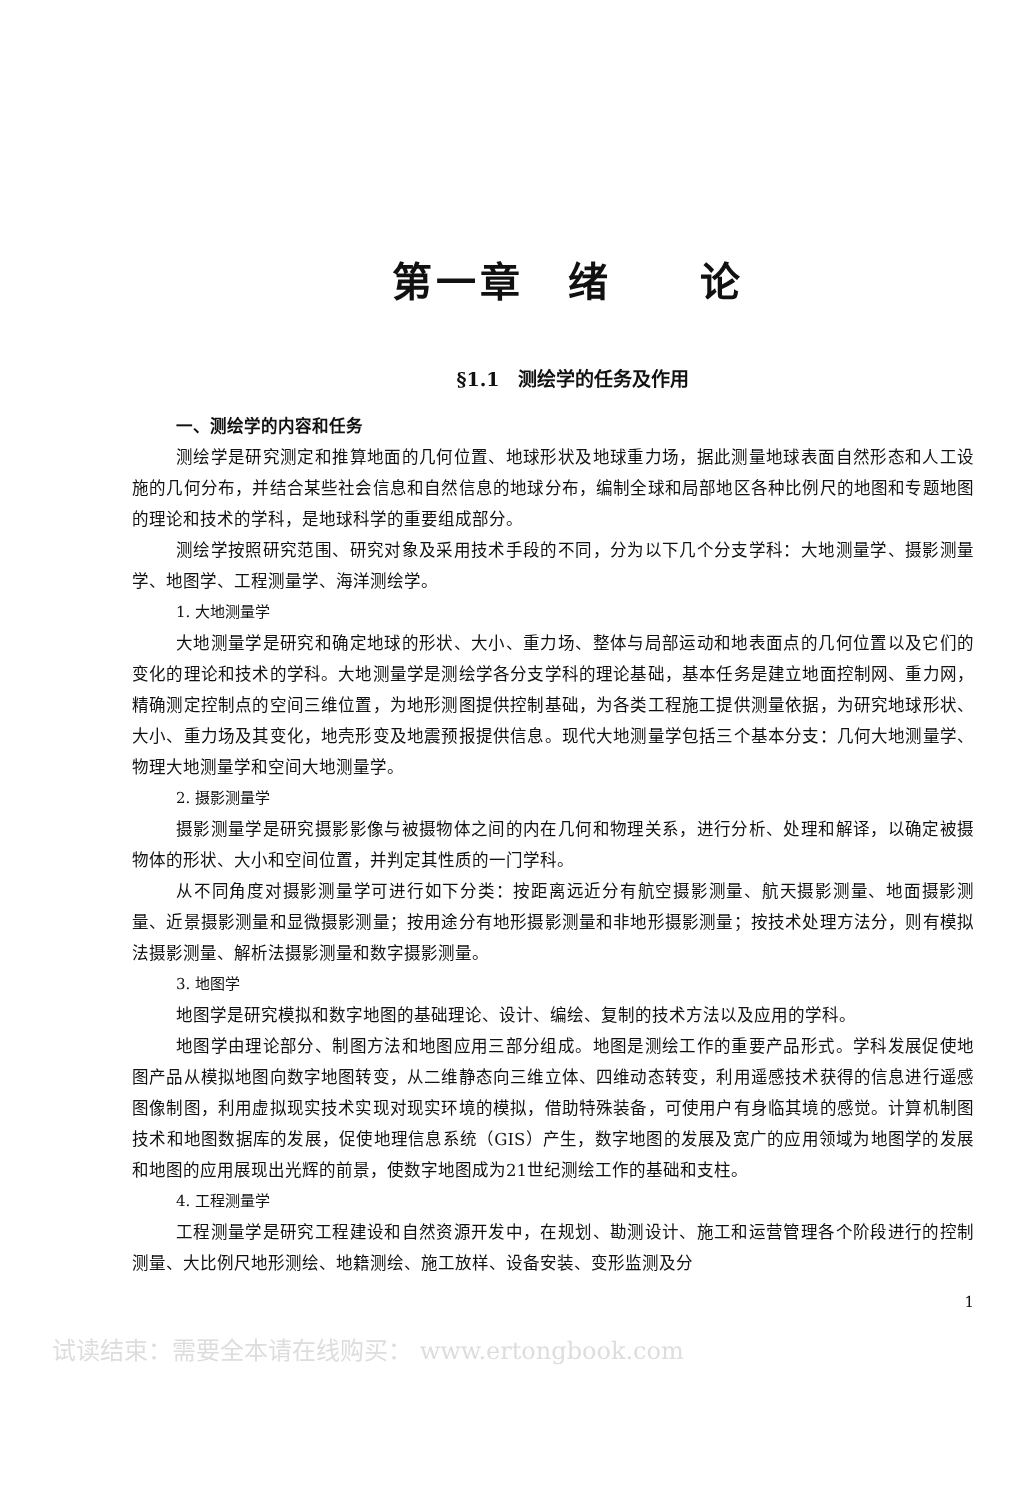第一章　绪　　论
§1.1　测绘学的任务及作用
一、测绘学的内容和任务
测绘学是研究测定和推算地面的几何位置、地球形状及地球重力场，据此测量地球表面自然形态和人工设施的几何分布，并结合某些社会信息和自然信息的地球分布，编制全球和局部地区各种比例尺的地图和专题地图的理论和技术的学科，是地球科学的重要组成部分。
测绘学按照研究范围、研究对象及采用技术手段的不同，分为以下几个分支学科：大地测量学、摄影测量学、地图学、工程测量学、海洋测绘学。
1. 大地测量学
大地测量学是研究和确定地球的形状、大小、重力场、整体与局部运动和地表面点的几何位置以及它们的变化的理论和技术的学科。大地测量学是测绘学各分支学科的理论基础，基本任务是建立地面控制网、重力网，精确测定控制点的空间三维位置，为地形测图提供控制基础，为各类工程施工提供测量依据，为研究地球形状、大小、重力场及其变化，地壳形变及地震预报提供信息。现代大地测量学包括三个基本分支：几何大地测量学、物理大地测量学和空间大地测量学。
2. 摄影测量学
摄影测量学是研究摄影影像与被摄物体之间的内在几何和物理关系，进行分析、处理和解译，以确定被摄物体的形状、大小和空间位置，并判定其性质的一门学科。
从不同角度对摄影测量学可进行如下分类：按距离远近分有航空摄影测量、航天摄影测量、地面摄影测量、近景摄影测量和显微摄影测量；按用途分有地形摄影测量和非地形摄影测量；按技术处理方法分，则有模拟法摄影测量、解析法摄影测量和数字摄影测量。
3. 地图学
地图学是研究模拟和数字地图的基础理论、设计、编绘、复制的技术方法以及应用的学科。
地图学由理论部分、制图方法和地图应用三部分组成。地图是测绘工作的重要产品形式。学科发展促使地图产品从模拟地图向数字地图转变，从二维静态向三维立体、四维动态转变，利用遥感技术获得的信息进行遥感图像制图，利用虚拟现实技术实现对现实环境的模拟，借助特殊装备，可使用户有身临其境的感觉。计算机制图技术和地图数据库的发展，促使地理信息系统（GIS）产生，数字地图的发展及宽广的应用领域为地图学的发展和地图的应用展现出光辉的前景，使数字地图成为21世纪测绘工作的基础和支柱。
4. 工程测量学
工程测量学是研究工程建设和自然资源开发中，在规划、勘测设计、施工和运营管理各个阶段进行的控制测量、大比例尺地形测绘、地籍测绘、施工放样、设备安装、变形监测及分
1
试读结束：需要全本请在线购买： www.ertongbook.com